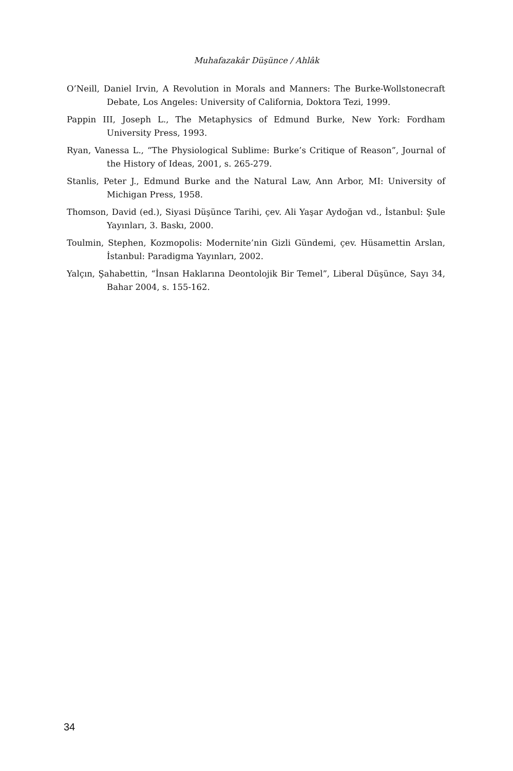Muhafazakâr Düşünce / Ahlâk
O’Neill, Daniel Irvin, A Revolution in Morals and Manners: The Burke-Wollstonecraft Debate, Los Angeles: University of California, Doktora Tezi, 1999.
Pappin III, Joseph L., The Metaphysics of Edmund Burke, New York: Fordham University Press, 1993.
Ryan, Vanessa L., “The Physiological Sublime: Burke’s Critique of Reason”, Journal of the History of Ideas, 2001, s. 265-279.
Stanlis, Peter J., Edmund Burke and the Natural Law, Ann Arbor, MI: University of Michigan Press, 1958.
Thomson, David (ed.), Siyasi Düşünce Tarihi, çev. Ali Yaşar Aydoğan vd., İstanbul: Şule Yayınları, 3. Baskı, 2000.
Toulmin, Stephen, Kozmopolis: Modernite’nin Gizli Gündemi, çev. Hüsamettin Arslan, İstanbul: Paradigma Yayınları, 2002.
Yalçın, Şahabettin, “İnsan Haklarına Deontolojik Bir Temel”, Liberal Düşünce, Sayı 34, Bahar 2004, s. 155-162.
34